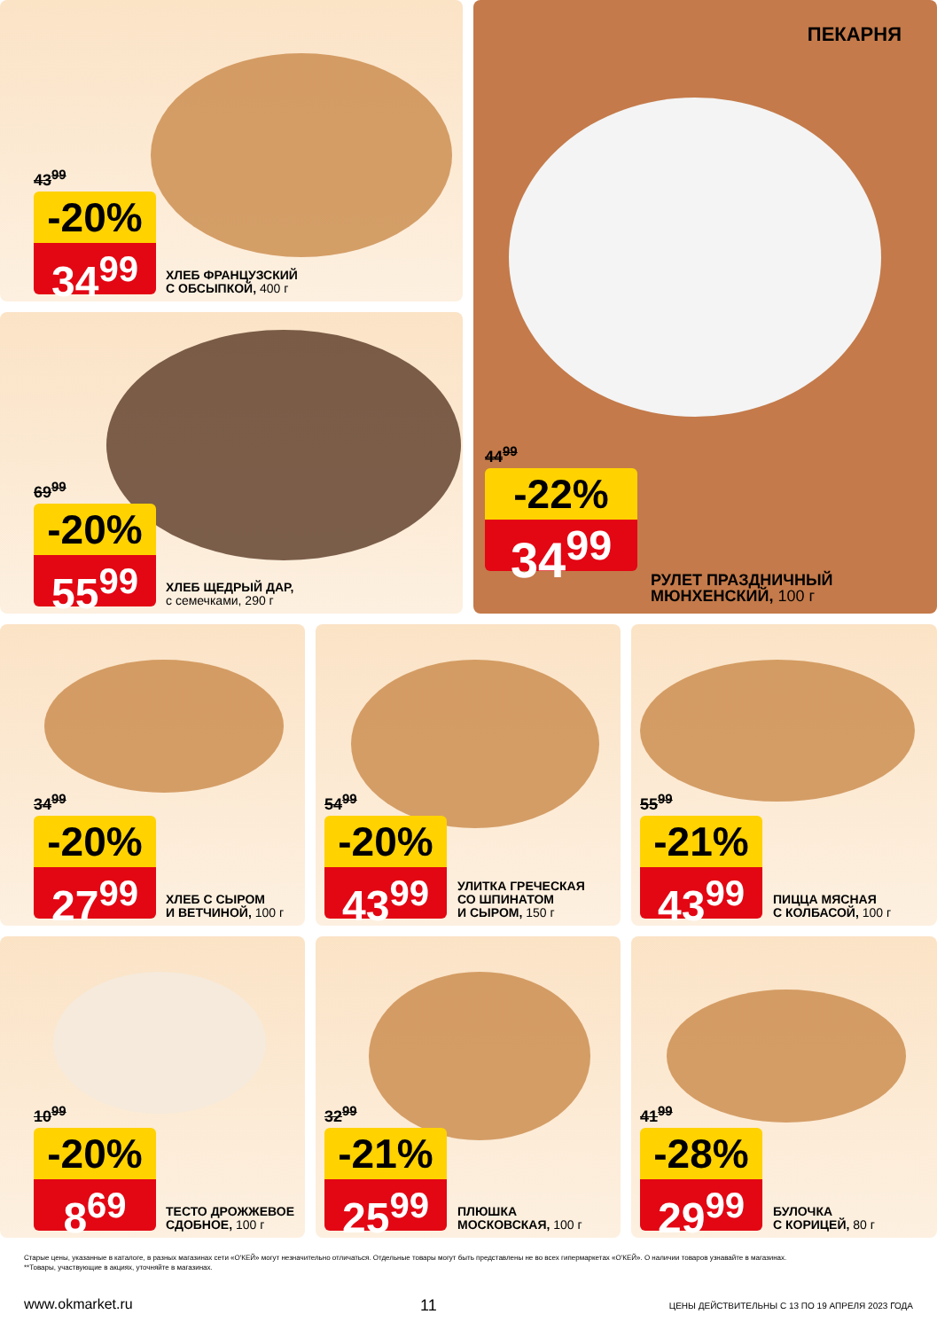43<sup>99</sup>
-20%
34<sup>99</sup>
ХЛЕБ ФРАНЦУЗСКИЙ
С ОБСЫПКОЙ, 400 г
69<sup>99</sup>
-20%
55<sup>99</sup>
ХЛЕБ ЩЕДРЫЙ ДАР,
с семечками, 290 г
ПЕКАРНЯ
44<sup>99</sup>
-22%
34<sup>99</sup>
РУЛЕТ ПРАЗДНИЧНЫЙ
МЮНХЕНСКИЙ, 100 г
34<sup>99</sup>
-20%
27<sup>99</sup>
ХЛЕБ С СЫРОМ
И ВЕТЧИНОЙ, 100 г
54<sup>99</sup>
-20%
43<sup>99</sup>
УЛИТКА ГРЕЧЕСКАЯ
СО ШПИНАТОМ
И СЫРОМ, 150 г
55<sup>99</sup>
-21%
43<sup>99</sup>
ПИЦЦА МЯСНАЯ
С КОЛБАСОЙ, 100 г
10<sup>99</sup>
-20%
8<sup>69</sup>
ТЕСТО ДРОЖЖЕВОЕ
СДОБНОЕ, 100 г
32<sup>99</sup>
-21%
25<sup>99</sup>
ПЛЮШКА
МОСКОВСКАЯ, 100 г
41<sup>99</sup>
-28%
29<sup>99</sup>
БУЛОЧКА
С КОРИЦЕЙ, 80 г
Старые цены, указанные в каталоге, в разных магазинах сети «О'КЕЙ» могут незначительно отличаться. Отдельные товары могут быть представлены не во всех гипермаркетах «О'КЕЙ». О наличии товаров узнавайте в магазинах.
**Товары, участвующие в акциях, уточняйте в магазинах.
www.okmarket.ru 11
ЦЕНЫ ДЕЙСТВИТЕЛЬНЫ С 13 ПО 19 АПРЕЛЯ 2023 ГОДА